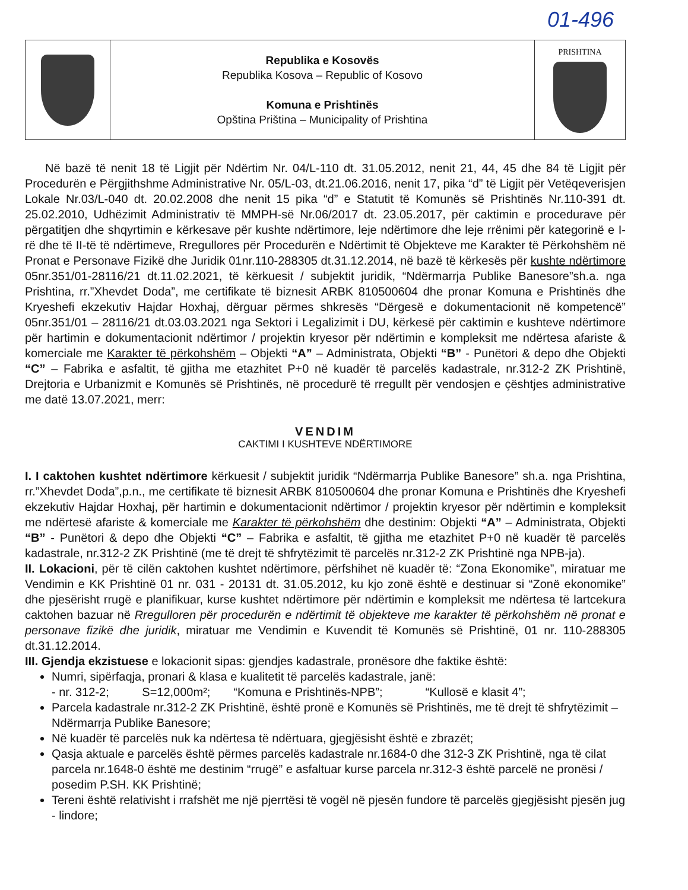01-496
| | Republika e Kosovës Republika Kosova – Republic of Kosovo Komuna e Prishtinës Opština Priština – Municipality of Prishtina | PRISHTINA |
Në bazë të nenit 18 të Ligjit për Ndërtim Nr. 04/L-110 dt. 31.05.2012, nenit 21, 44, 45 dhe 84 të Ligjit për Procedurën e Përgjithshme Administrative Nr. 05/L-03, dt.21.06.2016, nenit 17, pika “d” të Ligjit për Vetëqeverisjen Lokale Nr.03/L-040 dt. 20.02.2008 dhe nenit 15 pika “d” e Statutit të Komunës së Prishtinës Nr.110-391 dt. 25.02.2010, Udhëzimit Administrativ të MMPH-së Nr.06/2017 dt. 23.05.2017, për caktimin e procedurave për përgatitjen dhe shqyrtimin e kërkesave për kushte ndërtimore, leje ndërtimore dhe leje rrënimi për kategorinë e I-rë dhe të II-të të ndërtimeve, Rregullores për Procedurën e Ndërtimit të Objekteve me Karakter të Përkohshëm në Pronat e Personave Fizikë dhe Juridik 01nr.110-288305 dt.31.12.2014, në bazë të kërkesës për kushte ndërtimore 05nr.351/01-28116/21 dt.11.02.2021, të kërkuesit / subjektit juridik, “Ndërmarrja Publike Banesore”sh.a. nga Prishtina, rr.”Xhevdet Doda”, me certifikate të biznesit ARBK 810500604 dhe pronar Komuna e Prishtinës dhe Kryeshefi ekzekutiv Hajdar Hoxhaj, dërguar përmes shkresës “Dërgesë e dokumentacionit në kompetencë” 05nr.351/01 – 28116/21 dt.03.03.2021 nga Sektori i Legalizimit i DU, kërkesë për caktimin e kushteve ndërtimore për hartimin e dokumentacionit ndërtimor / projektin kryesor për ndërtimin e kompleksit me ndërtesa afariste & komerciale me Karakter të përkohshëm – Objekti “A” – Administrata, Objekti “B” - Punëtori & depo dhe Objekti “C” – Fabrika e asfaltit, të gjitha me etazhitet P+0 në kuadër të parcelës kadastrale, nr.312-2 ZK Prishtinë, Drejtoria e Urbanizmit e Komunës së Prishtinës, në procedurë të rregullt për vendosjen e çështjes administrative me datë 13.07.2021, merr:
VENDIM
CAKTIMI I KUSHTEVE NDËRTIMORE
I. I caktohen kushtet ndërtimore kërkuesit / subjektit juridik “Ndërmarrja Publike Banesore” sh.a. nga Prishtina, rr.”Xhevdet Doda”,p.n., me certifikate të biznesit ARBK 810500604 dhe pronar Komuna e Prishtinës dhe Kryeshefi ekzekutiv Hajdar Hoxhaj, për hartimin e dokumentacionit ndërtimor / projektin kryesor për ndërtimin e kompleksit me ndërtesë afariste & komerciale me Karakter të përkohshëm dhe destinim: Objekti “A” – Administrata, Objekti “B” - Punëtori & depo dhe Objekti “C” – Fabrika e asfaltit, të gjitha me etazhitet P+0 në kuadër të parcelës kadastrale, nr.312-2 ZK Prishtinë (me të drejt të shfrytëzimit të parcelës nr.312-2 ZK Prishtinë nga NPB-ja).
II. Lokacioni, për të cilën caktohen kushtet ndërtimore, përfshihet në kuadër të: “Zona Ekonomike”, miratuar me Vendimin e KK Prishtinë 01 nr. 031 - 20131 dt. 31.05.2012, ku kjo zonë është e destinuar si “Zonë ekonomike” dhe pjesërisht rrugë e planifikuar, kurse kushtet ndërtimore për ndërtimin e kompleksit me ndërtesa të lartcekura caktohen bazuar në Rregulloren për procedurën e ndërtimit të objekteve me karakter të përkohshëm në pronat e personave fizikë dhe juridik, miratuar me Vendimin e Kuvendit të Komunës së Prishtinë, 01 nr. 110-288305 dt.31.12.2014.
III. Gjendja ekzistuese e lokacionit sipas: gjendjes kadastrale, pronësore dhe faktike është:
Numri, sipërfaqja, pronari & klasa e kualitetit të parcelës kadastrale, janë:
- nr. 312-2; S=12,000m²; “Komuna e Prishtinës-NPB”; “Kullosë e klasit 4”;
Parcela kadastrale nr.312-2 ZK Prishtinë, është pronë e Komunës së Prishtinës, me të drejt të shfrytëzimit – Ndërmarrja Publike Banesore;
Në kuadër të parcelës nuk ka ndërtesa të ndërtuara, gjegjësisht është e zbrazët;
Qasja aktuale e parcelës është përmes parcelës kadastrale nr.1684-0 dhe 312-3 ZK Prishtinë, nga të cilat parcela nr.1648-0 është me destinim “rrugë” e asfaltuar kurse parcela nr.312-3 është parcelë ne pronësi / posedim P.SH. KK Prishtinë;
Tereni është relativisht i rrafshët me një pjerrtësi të vogël në pjesën fundore të parcelës gjegjësisht pjesën jug - lindore;